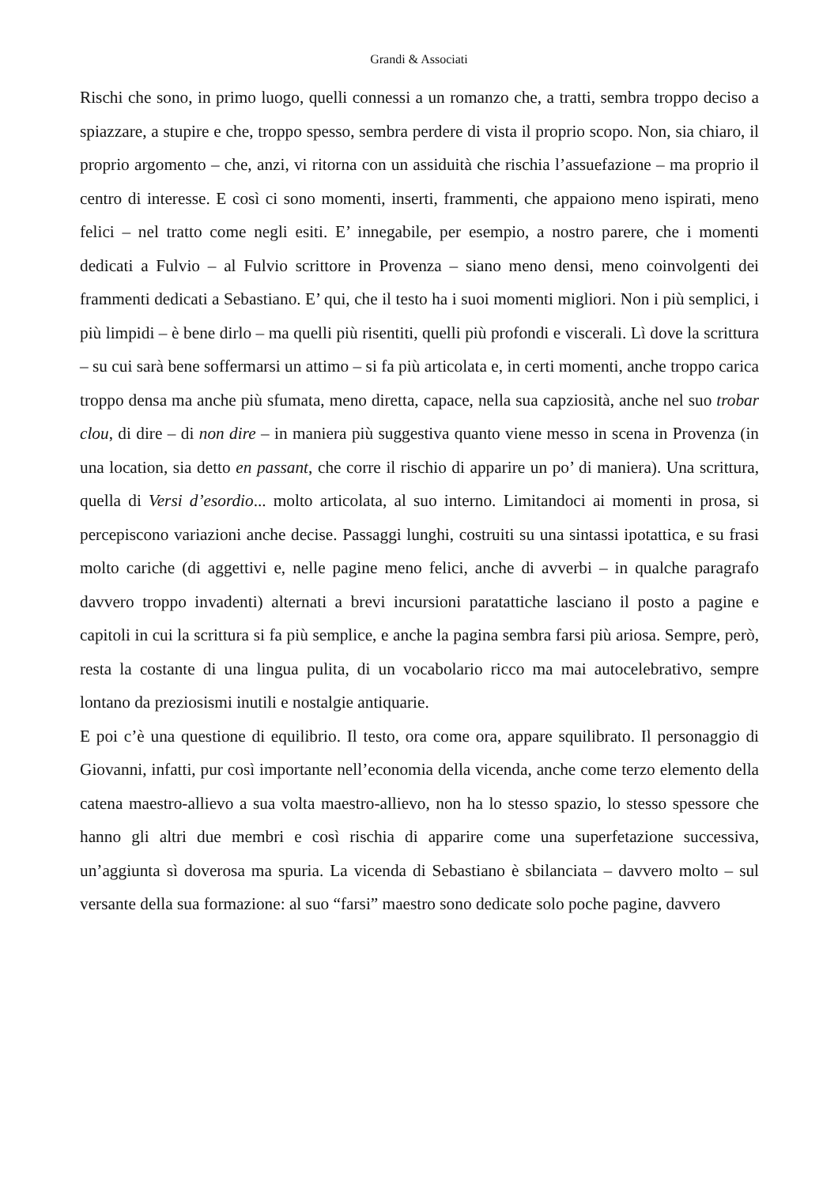Grandi & Associati
Rischi che sono, in primo luogo, quelli connessi a un romanzo che, a tratti, sembra troppo deciso a spiazzare, a stupire e che, troppo spesso, sembra perdere di vista il proprio scopo. Non, sia chiaro, il proprio argomento – che, anzi, vi ritorna con un assiduità che rischia l’assuefazione – ma proprio il centro di interesse. E così ci sono momenti, inserti, frammenti, che appaiono meno ispirati, meno felici – nel tratto come negli esiti. E’ innegabile, per esempio, a nostro parere, che i momenti dedicati a Fulvio – al Fulvio scrittore in Provenza – siano meno densi, meno coinvolgenti dei frammenti dedicati a Sebastiano. E’ qui, che il testo ha i suoi momenti migliori. Non i più semplici, i più limpidi – è bene dirlo – ma quelli più risentiti, quelli più profondi e viscerali. Lì dove la scrittura – su cui sarà bene soffermarsi un attimo – si fa più articolata e, in certi momenti, anche troppo carica troppo densa ma anche più sfumata, meno diretta, capace, nella sua capziosità, anche nel suo trobar clou, di dire – di non dire – in maniera più suggestiva quanto viene messo in scena in Provenza (in una location, sia detto en passant, che corre il rischio di apparire un po’ di maniera). Una scrittura, quella di Versi d’esordio... molto articolata, al suo interno. Limitandoci ai momenti in prosa, si percepiscono variazioni anche decise. Passaggi lunghi, costruiti su una sintassi ipotattica, e su frasi molto cariche (di aggettivi e, nelle pagine meno felici, anche di avverbi – in qualche paragrafo davvero troppo invadenti) alternati a brevi incursioni paratattiche lasciano il posto a pagine e capitoli in cui la scrittura si fa più semplice, e anche la pagina sembra farsi più ariosa. Sempre, però, resta la costante di una lingua pulita, di un vocabolario ricco ma mai autocelebrativo, sempre lontano da preziosismi inutili e nostalgie antiquarie.
E poi c’è una questione di equilibrio. Il testo, ora come ora, appare squilibrato. Il personaggio di Giovanni, infatti, pur così importante nell’economia della vicenda, anche come terzo elemento della catena maestro-allievo a sua volta maestro-allievo, non ha lo stesso spazio, lo stesso spessore che hanno gli altri due membri e così rischia di apparire come una superfetazione successiva, un’aggiunta sì doverosa ma spuria. La vicenda di Sebastiano è sbilanciata – davvero molto – sul versante della sua formazione: al suo “farsi” maestro sono dedicate solo poche pagine, davvero